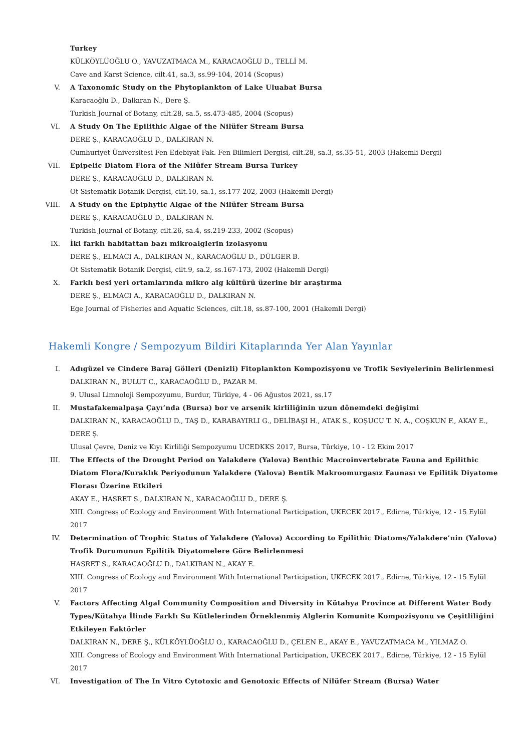Turkey
KÜLKÖYLÜOĞLU O., YAVUZATMACA M., KARACAOĞLU D., TELLİ M.
Cave and Karst Science, cilt.41, sa.3, ss.99-104, 2014 (Scopus)
V. A Taxonomic Study on the Phytoplankton of Lake Uluabat Bursa
Karacaoğlu D., Dalkıran N., Dere Ş.
Turkish Journal of Botany, cilt.28, sa.5, ss.473-485, 2004 (Scopus)
VI. A Study On The Epilithic Algae of the Nilüfer Stream Bursa
DERE Ş., KARACAOĞLU D., DALKIRAN N.
Cumhuriyet Üniversitesi Fen Edebiyat Fak. Fen Bilimleri Dergisi, cilt.28, sa.3, ss.35-51, 2003 (Hakemli Dergi)
VII. Epipelic Diatom Flora of the Nilüfer Stream Bursa Turkey
DERE Ş., KARACAOĞLU D., DALKIRAN N.
Ot Sistematik Botanik Dergisi, cilt.10, sa.1, ss.177-202, 2003 (Hakemli Dergi)
VIII. A Study on the Epiphytic Algae of the Nilüfer Stream Bursa
DERE Ş., KARACAOĞLU D., DALKIRAN N.
Turkish Journal of Botany, cilt.26, sa.4, ss.219-233, 2002 (Scopus)
IX. İki farklı habitattan bazı mikroalglerin izolasyonu
DERE Ş., ELMACI A., DALKIRAN N., KARACAOĞLU D., DÜLGER B.
Ot Sistematik Botanik Dergisi, cilt.9, sa.2, ss.167-173, 2002 (Hakemli Dergi)
X. Farklı besi yeri ortamlarında mikro alg kültürü üzerine bir araştırma
DERE Ş., ELMACI A., KARACAOĞLU D., DALKIRAN N.
Ege Journal of Fisheries and Aquatic Sciences, cilt.18, ss.87-100, 2001 (Hakemli Dergi)
Hakemli Kongre / Sempozyum Bildiri Kitaplarında Yer Alan Yayınlar
I. Adıgüzel ve Cindere Baraj Gölleri (Denizli) Fitoplankton Kompozisyonu ve Trofik Seviyelerinin Belirlenmesi
DALKIRAN N., BULUT C., KARACAOĞLU D., PAZAR M.
9. Ulusal Limnoloji Sempozyumu, Burdur, Türkiye, 4 - 06 Ağustos 2021, ss.17
II. Mustafakemalpaşa Çayı’nda (Bursa) bor ve arsenik kirliliğinin uzun dönemdeki değişimi
DALKIRAN N., KARACAOĞLU D., TAŞ D., KARABAYIRLI G., DELİBAŞI H., ATAK S., KOŞUCU T. N. A., COŞKUN F., AKAY E., DERE Ş.
Ulusal Çevre, Deniz ve Kıyı Kirliliği Sempozyumu UCEDKKS 2017, Bursa, Türkiye, 10 - 12 Ekim 2017
III. The Effects of the Drought Period on Yalakdere (Yalova) Benthic Macroinvertebrate Fauna and Epilithic Diatom Flora/Kuraklık Periyodunun Yalakdere (Yalova) Bentik Makroomurgasız Faunası ve Epilitik Diyatome Florası Üzerine Etkileri
AKAY E., HASRET S., DALKIRAN N., KARACAOĞLU D., DERE Ş.
XIII. Congress of Ecology and Environment With International Participation, UKECEK 2017., Edirne, Türkiye, 12 - 15 Eylül 2017
IV. Determination of Trophic Status of Yalakdere (Yalova) According to Epilithic Diatoms/Yalakdere’nin (Yalova) Trofik Durumunun Epilitik Diyatomelere Göre Belirlenmesi
HASRET S., KARACAOĞLU D., DALKIRAN N., AKAY E.
XIII. Congress of Ecology and Environment With International Participation, UKECEK 2017., Edirne, Türkiye, 12 - 15 Eylül 2017
V. Factors Affecting Algal Community Composition and Diversity in Kütahya Province at Different Water Body Types/Kütahya İlinde Farklı Su Kütlelerinden Örneklenmiş Alglerin Komunite Kompozisyonu ve Çeşitliliğini Etkileyen Faktörler
DALKIRAN N., DERE Ş., KÜLKÖYLÜOĞLU O., KARACAOĞLU D., ÇELEN E., AKAY E., YAVUZATMACA M., YILMAZ O.
XIII. Congress of Ecology and Environment With International Participation, UKECEK 2017., Edirne, Türkiye, 12 - 15 Eylül 2017
VI. Investigation of The In Vitro Cytotoxic and Genotoxic Effects of Nilüfer Stream (Bursa) Water